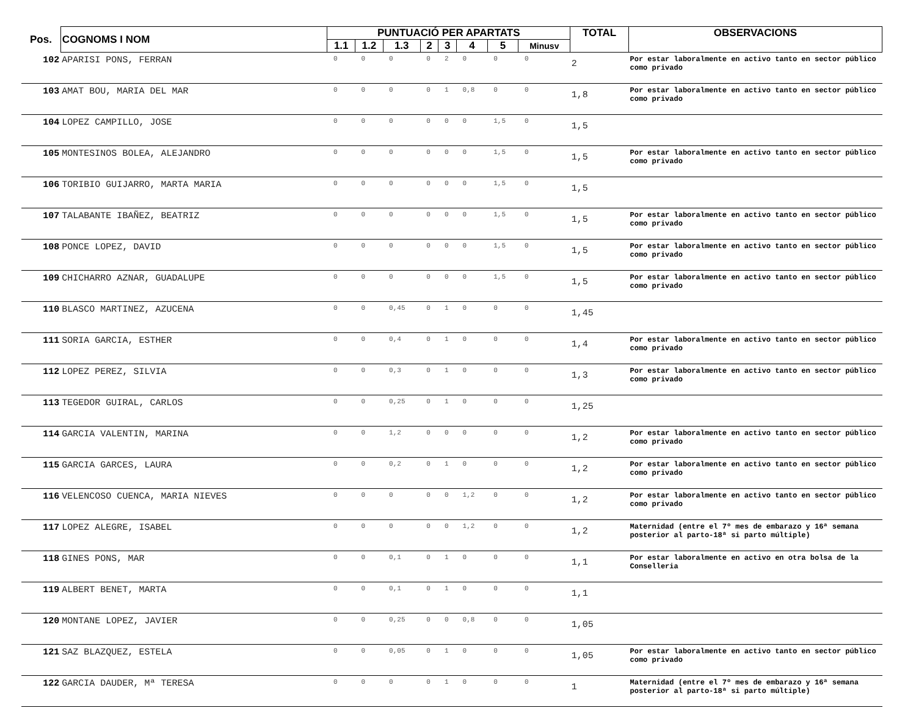| Pos. | COGNOMS I NOM | PUNTUACIÓ PER APARTATS | | | | | | | | TOTAL | OBSERVACIONS |
| --- | --- | --- | --- | --- | --- | --- | --- | --- | --- | --- | --- |
| | | 1.1 | 1.2 | 1.3 | 2 | 3 | 4 | 5 | Minusv | | |
| 102 | APARISI PONS, FERRAN | 0 | 0 | 0 | 0 | 2 | 0 | 0 | 0 | 2 | Por estar laboralmente en activo tanto en sector público como privado |
| 103 | AMAT BOU, MARIA DEL MAR | 0 | 0 | 0 | 0 | 1 | 0,8 | 0 | 0 | 1,8 | Por estar laboralmente en activo tanto en sector público como privado |
| 104 | LOPEZ CAMPILLO, JOSE | 0 | 0 | 0 | 0 | 0 | 0 | 1,5 | 0 | 1,5 | |
| 105 | MONTESINOS BOLEA, ALEJANDRO | 0 | 0 | 0 | 0 | 0 | 0 | 1,5 | 0 | 1,5 | Por estar laboralmente en activo tanto en sector público como privado |
| 106 | TORIBIO GUIJARRO, MARTA MARIA | 0 | 0 | 0 | 0 | 0 | 0 | 1,5 | 0 | 1,5 | |
| 107 | TALABANTE IBAÑEZ, BEATRIZ | 0 | 0 | 0 | 0 | 0 | 0 | 1,5 | 0 | 1,5 | Por estar laboralmente en activo tanto en sector público como privado |
| 108 | PONCE LOPEZ, DAVID | 0 | 0 | 0 | 0 | 0 | 0 | 1,5 | 0 | 1,5 | Por estar laboralmente en activo tanto en sector público como privado |
| 109 | CHICHARRO AZNAR, GUADALUPE | 0 | 0 | 0 | 0 | 0 | 0 | 1,5 | 0 | 1,5 | Por estar laboralmente en activo tanto en sector público como privado |
| 110 | BLASCO MARTINEZ, AZUCENA | 0 | 0 | 0,45 | 0 | 1 | 0 | 0 | 0 | 1,45 | |
| 111 | SORIA GARCIA, ESTHER | 0 | 0 | 0,4 | 0 | 1 | 0 | 0 | 0 | 1,4 | Por estar laboralmente en activo tanto en sector público como privado |
| 112 | LOPEZ PEREZ, SILVIA | 0 | 0 | 0,3 | 0 | 1 | 0 | 0 | 0 | 1,3 | Por estar laboralmente en activo tanto en sector público como privado |
| 113 | TEGEDOR GUIRAL, CARLOS | 0 | 0 | 0,25 | 0 | 1 | 0 | 0 | 0 | 1,25 | |
| 114 | GARCIA VALENTIN, MARINA | 0 | 0 | 1,2 | 0 | 0 | 0 | 0 | 0 | 1,2 | Por estar laboralmente en activo tanto en sector público como privado |
| 115 | GARCIA GARCES, LAURA | 0 | 0 | 0,2 | 0 | 1 | 0 | 0 | 0 | 1,2 | Por estar laboralmente en activo tanto en sector público como privado |
| 116 | VELENCOSO CUENCA, MARIA NIEVES | 0 | 0 | 0 | 0 | 0 | 1,2 | 0 | 0 | 1,2 | Por estar laboralmente en activo tanto en sector público como privado |
| 117 | LOPEZ ALEGRE, ISABEL | 0 | 0 | 0 | 0 | 0 | 1,2 | 0 | 0 | 1,2 | Maternidad (entre el 7º mes de embarazo y 16ª semana posterior al parto-18ª si parto múltiple) |
| 118 | GINES PONS, MAR | 0 | 0 | 0,1 | 0 | 1 | 0 | 0 | 0 | 1,1 | Por estar laboralmente en activo en otra bolsa de la Conselleria |
| 119 | ALBERT BENET, MARTA | 0 | 0 | 0,1 | 0 | 1 | 0 | 0 | 0 | 1,1 | |
| 120 | MONTANE LOPEZ, JAVIER | 0 | 0 | 0,25 | 0 | 0 | 0,8 | 0 | 0 | 1,05 | |
| 121 | SAZ BLAZQUEZ, ESTELA | 0 | 0 | 0,05 | 0 | 1 | 0 | 0 | 0 | 1,05 | Por estar laboralmente en activo tanto en sector público como privado |
| 122 | GARCIA DAUDER, Mª TERESA | 0 | 0 | 0 | 0 | 1 | 0 | 0 | 0 | 1 | Maternidad (entre el 7º mes de embarazo y 16ª semana posterior al parto-18ª si parto múltiple) |